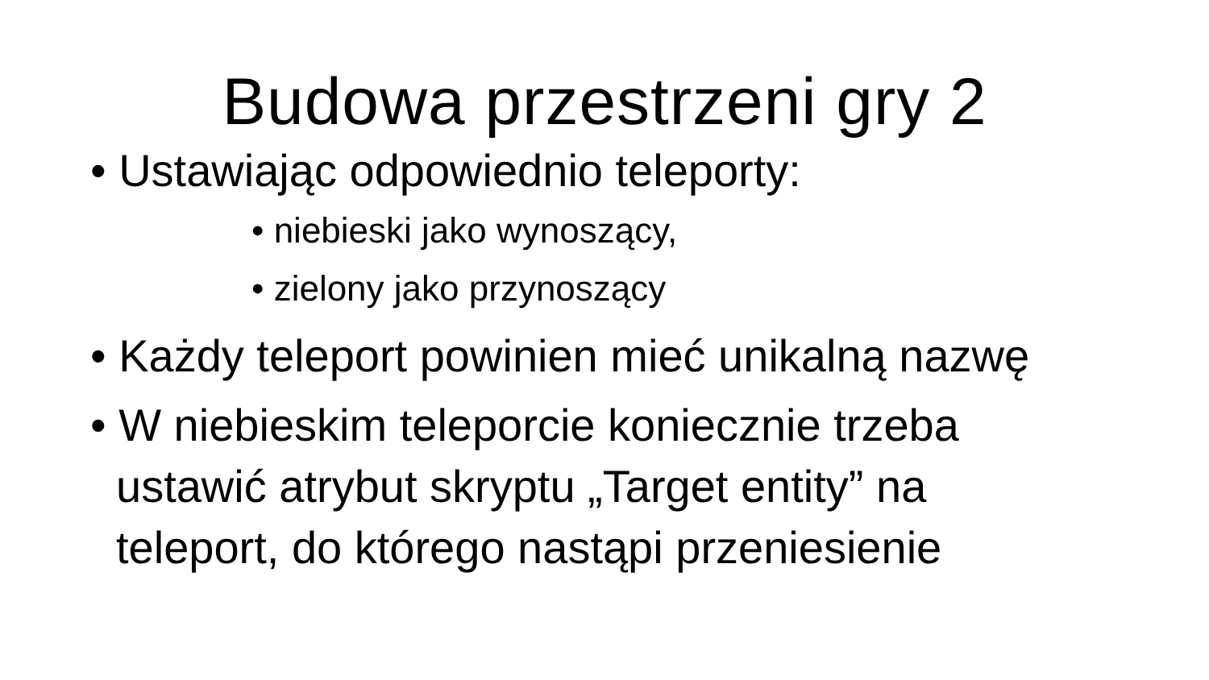Budowa przestrzeni gry 2
• Ustawiając odpowiednio teleporty:
• niebieski jako wynoszący,
• zielony jako przynoszący
• Każdy teleport powinien mieć unikalną nazwę
• W niebieskim teleporcie koniecznie trzeba ustawić atrybut skryptu „Target entity” na teleport, do którego nastąpi przeniesienie